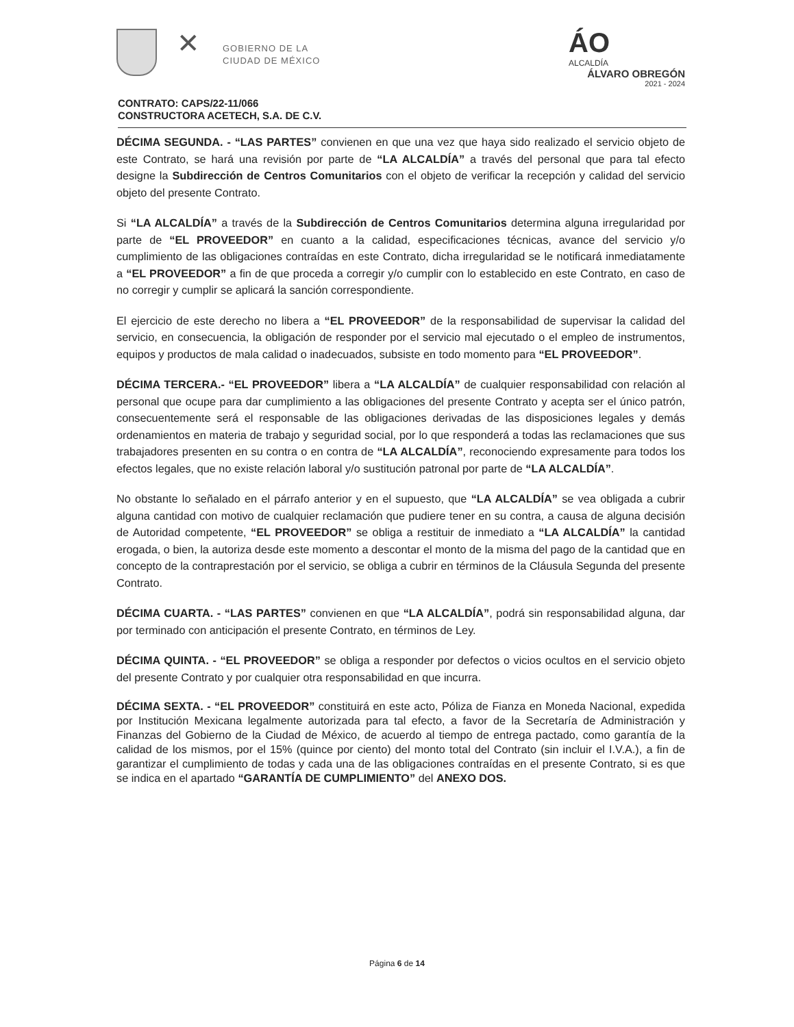✕
GOBIERNO DE LA
CIUDAD DE MÉXICO
ÁO
ALCALDÍA
ÁLVARO OBREGÓN
2021 - 2024
CONTRATO: CAPS/22-11/066
CONSTRUCTORA ACETECH, S.A. DE C.V.
DÉCIMA SEGUNDA. - “LAS PARTES” convienen en que una vez que haya sido realizado el servicio objeto de este Contrato, se hará una revisión por parte de “LA ALCALDÍA” a través del personal que para tal efecto designe la Subdirección de Centros Comunitarios con el objeto de verificar la recepción y calidad del servicio objeto del presente Contrato.
Si “LA ALCALDÍA” a través de la Subdirección de Centros Comunitarios determina alguna irregularidad por parte de “EL PROVEEDOR” en cuanto a la calidad, especificaciones técnicas, avance del servicio y/o cumplimiento de las obligaciones contraídas en este Contrato, dicha irregularidad se le notificará inmediatamente a “EL PROVEEDOR” a fin de que proceda a corregir y/o cumplir con lo establecido en este Contrato, en caso de no corregir y cumplir se aplicará la sanción correspondiente.
El ejercicio de este derecho no libera a “EL PROVEEDOR” de la responsabilidad de supervisar la calidad del servicio, en consecuencia, la obligación de responder por el servicio mal ejecutado o el empleo de instrumentos, equipos y productos de mala calidad o inadecuados, subsiste en todo momento para “EL PROVEEDOR”.
DÉCIMA TERCERA.- “EL PROVEEDOR” libera a “LA ALCALDÍA” de cualquier responsabilidad con relación al personal que ocupe para dar cumplimiento a las obligaciones del presente Contrato y acepta ser el único patrón, consecuentemente será el responsable de las obligaciones derivadas de las disposiciones legales y demás ordenamientos en materia de trabajo y seguridad social, por lo que responderá a todas las reclamaciones que sus trabajadores presenten en su contra o en contra de “LA ALCALDÍA”, reconociendo expresamente para todos los efectos legales, que no existe relación laboral y/o sustitución patronal por parte de “LA ALCALDÍA”.
No obstante lo señalado en el párrafo anterior y en el supuesto, que “LA ALCALDÍA” se vea obligada a cubrir alguna cantidad con motivo de cualquier reclamación que pudiere tener en su contra, a causa de alguna decisión de Autoridad competente, “EL PROVEEDOR” se obliga a restituir de inmediato a “LA ALCALDÍA” la cantidad erogada, o bien, la autoriza desde este momento a descontar el monto de la misma del pago de la cantidad que en concepto de la contraprestación por el servicio, se obliga a cubrir en términos de la Cláusula Segunda del presente Contrato.
DÉCIMA CUARTA. - “LAS PARTES” convienen en que “LA ALCALDÍA”, podrá sin responsabilidad alguna, dar por terminado con anticipación el presente Contrato, en términos de Ley.
DÉCIMA QUINTA. - “EL PROVEEDOR” se obliga a responder por defectos o vicios ocultos en el servicio objeto del presente Contrato y por cualquier otra responsabilidad en que incurra.
DÉCIMA SEXTA. - “EL PROVEEDOR” constituirá en este acto, Póliza de Fianza en Moneda Nacional, expedida por Institución Mexicana legalmente autorizada para tal efecto, a favor de la Secretaría de Administración y Finanzas del Gobierno de la Ciudad de México, de acuerdo al tiempo de entrega pactado, como garantía de la calidad de los mismos, por el 15% (quince por ciento) del monto total del Contrato (sin incluir el I.V.A.), a fin de garantizar el cumplimiento de todas y cada una de las obligaciones contraídas en el presente Contrato, si es que se indica en el apartado “GARANTÍA DE CUMPLIMIENTO” del ANEXO DOS.
Página 6 de 14